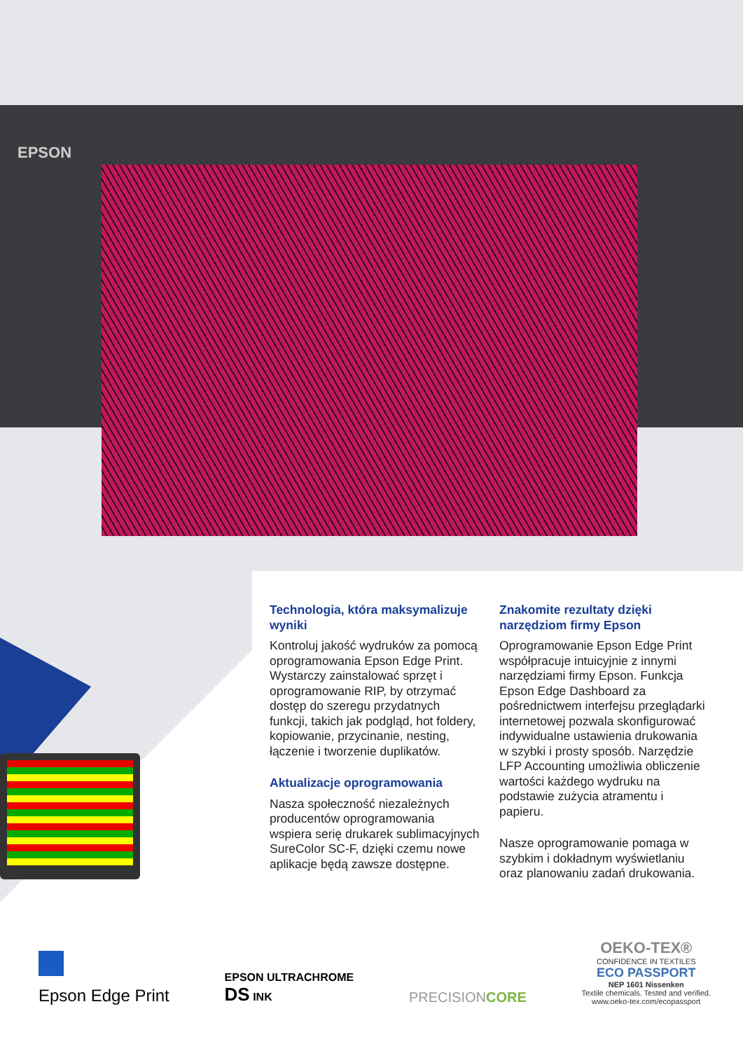EPSON
Technologia, która maksymalizuje wyniki
Kontroluj jakość wydruków za pomocą oprogramowania Epson Edge Print. Wystarczy zainstalować sprzęt i oprogramowanie RIP, by otrzymać dostęp do szeregu przydatnych funkcji, takich jak podgląd, hot foldery, kopiowanie, przycinanie, nesting, łączenie i tworzenie duplikatów.
Aktualizacje oprogramowania
Nasza społeczność niezależnych producentów oprogramowania wspiera serię drukarek sublimacyjnych SureColor SC-F, dzięki czemu nowe aplikacje będą zawsze dostępne.
Znakomite rezultaty dzięki narzędziom firmy Epson
Oprogramowanie Epson Edge Print współpracuje intuicyjnie z innymi narzędziami firmy Epson. Funkcja Epson Edge Dashboard za pośrednictwem interfejsu przeglądarki internetowej pozwala skonfigurować indywidualne ustawienia drukowania w szybki i prosty sposób. Narzędzie LFP Accounting umożliwia obliczenie wartości każdego wydruku na podstawie zużycia atramentu i papieru.
Nasze oprogramowanie pomaga w szybkim i dokładnym wyświetlaniu oraz planowaniu zadań drukowania.
Epson Edge Print
EPSON ULTRACHROME
DS INK
PRECISIONCORE
OEKO-TEX®
CONFIDENCE IN TEXTILES
ECO PASSPORT
NEP 1601 Nissenken
Textile chemicals. Tested and verified.
www.oeko-tex.com/ecopassport